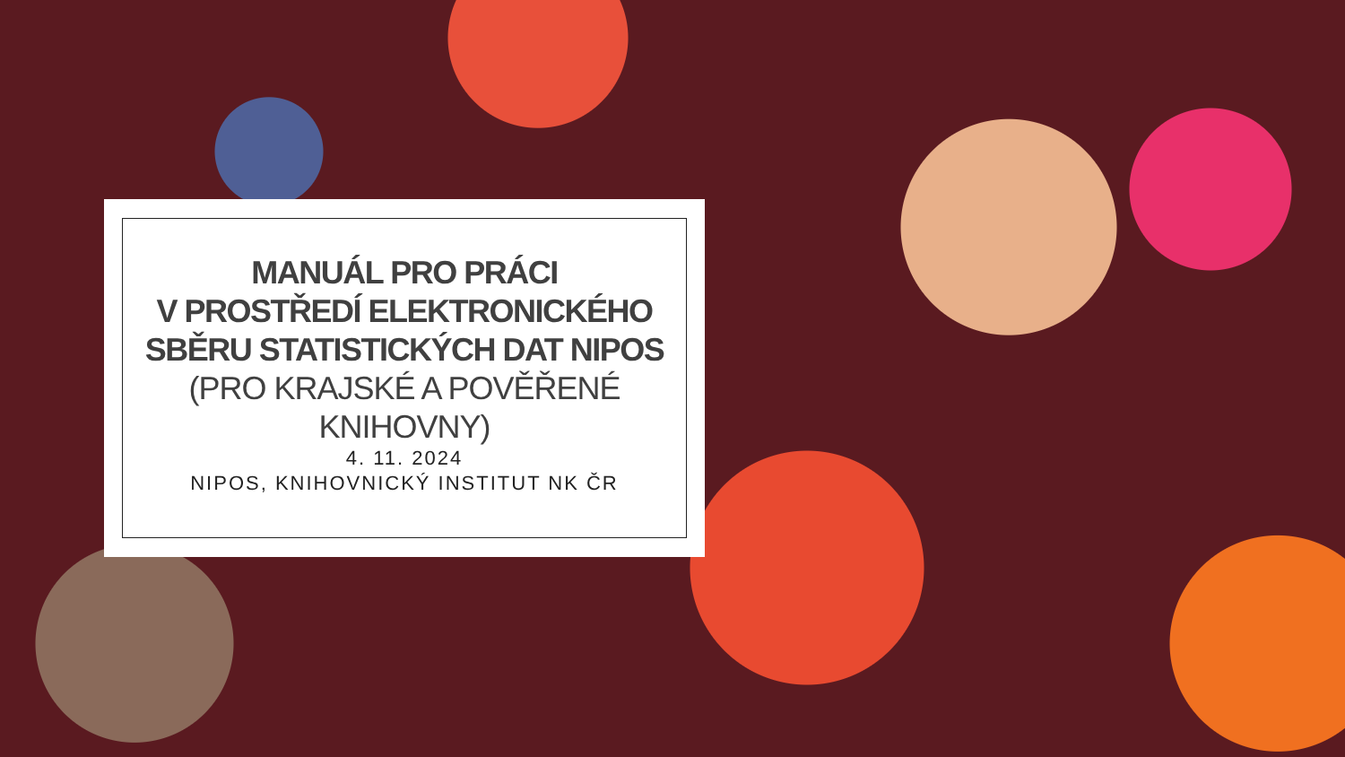MANUÁL PRO PRÁCI
V PROSTŘEDÍ ELEKTRONICKÉHO SBĚRU STATISTICKÝCH DAT NIPOS (PRO KRAJSKÉ A POVĚŘENÉ KNIHOVNY)
4. 11. 2024
NIPOS, KNIHOVNICKÝ INSTITUT NK ČR